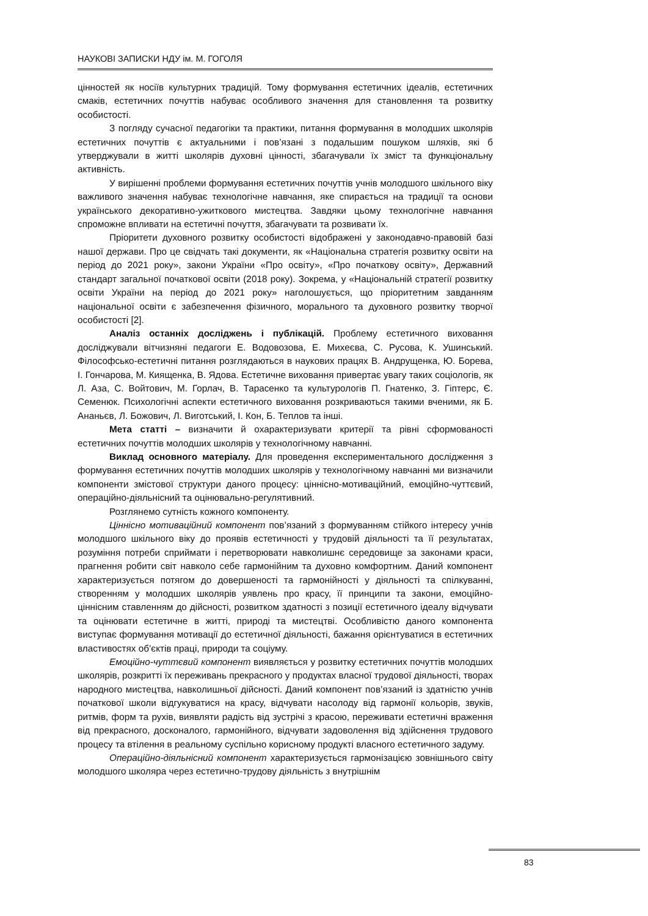НАУКОВІ ЗАПИСКИ НДУ ім. М. ГОГОЛЯ
цінностей як носіїв культурних традицій. Тому формування естетичних ідеалів, естетичних смаків, естетичних почуттів набуває особливого значення для становлення та розвитку особистості.
З погляду сучасної педагогіки та практики, питання формування в молодших школярів естетичних почуттів є актуальними і пов’язані з подальшим пошуком шляхів, які б утверджували в житті школярів духовні цінності, збагачували їх зміст та функціональну активність.
У вирішенні проблеми формування естетичних почуттів учнів молодшого шкільного віку важливого значення набуває технологічне навчання, яке спирається на традиції та основи українського декоративно-ужиткового мистецтва. Завдяки цьому технологічне навчання спроможне впливати на естетичні почуття, збагачувати та розвивати їх.
Пріоритети духовного розвитку особистості відображені у законодавчо-правовій базі нашої держави. Про це свідчать такі документи, як «Національна стратегія розвитку освіти на період до 2021 року», закони України «Про освіту», «Про початкову освіту», Державний стандарт загальної початкової освіти (2018 року). Зокрема, у «Національній стратегії розвитку освіти України на період до 2021 року» наголошується, що пріоритетним завданням національної освіти є забезпечення фізичного, морального та духовного розвитку творчої особистості [2].
Аналіз останніх досліджень і публікацій. Проблему естетичного виховання досліджували вітчизняні педагоги Е. Водовозова, Е. Михеєва, С. Русова, К. Ушинський. Філософсько-естетичні питання розглядаються в наукових працях В. Андрущенка, Ю. Борева, І. Гончарова, М. Киященка, В. Ядова. Естетичне виховання привертає увагу таких соціологів, як Л. Аза, С. Войтович, М. Горлач, В. Тарасенко та культурологів П. Гнатенко, З. Гіптерс, Є. Семенюк. Психологічні аспекти естетичного виховання розкриваються такими вченими, як Б. Ананьєв, Л. Божович, Л. Виготський, І. Кон, Б. Теплов та інші.
Мета статті – визначити й охарактеризувати критерії та рівні сформованості естетичних почуттів молодших школярів у технологічному навчанні.
Виклад основного матеріалу. Для проведення експериментального дослідження з формування естетичних почуттів молодших школярів у технологічному навчанні ми визначили компоненти змістової структури даного процесу: ціннісно-мотиваційний, емоційно-чуттєвий, операційно-діяльнісний та оцінювально-регулятивний.
Розглянемо сутність кожного компоненту.
Ціннісно мотиваційний компонент пов’язаний з формуванням стійкого інтересу учнів молодшого шкільного віку до проявів естетичності у трудовій діяльності та її результатах, розуміння потреби сприймати і перетворювати навколишнє середовище за законами краси, прагнення робити світ навколо себе гармонійним та духовно комфортним. Даний компонент характеризується потягом до довершеності та гармонійності у діяльності та спілкуванні, створенням у молодших школярів уявлень про красу, її принципи та закони, емоційно-ціннісним ставленням до дійсності, розвитком здатності з позиції естетичного ідеалу відчувати та оцінювати естетичне в житті, природі та мистецтві. Особливістю даного компонента виступає формування мотивації до естетичної діяльності, бажання орієнтуватися в естетичних властивостях об’єктів праці, природи та соціуму.
Емоційно-чуттєвий компонент виявляється у розвитку естетичних почуттів молодших школярів, розкритті їх переживань прекрасного у продуктах власної трудової діяльності, творах народного мистецтва, навколишньої дійсності. Даний компонент пов’язаний із здатністю учнів початкової школи відгукуватися на красу, відчувати насолоду від гармонії кольорів, звуків, ритмів, форм та рухів, виявляти радість від зустрічі з красою, переживати естетичні враження від прекрасного, досконалого, гармонійного, відчувати задоволення від здійснення трудового процесу та втілення в реальному суспільно корисному продукті власного естетичного задуму.
Операційно-діяльнісний компонент характеризується гармонізацією зовнішнього світу молодшого школяра через естетично-трудову діяльність з внутрішнім
83